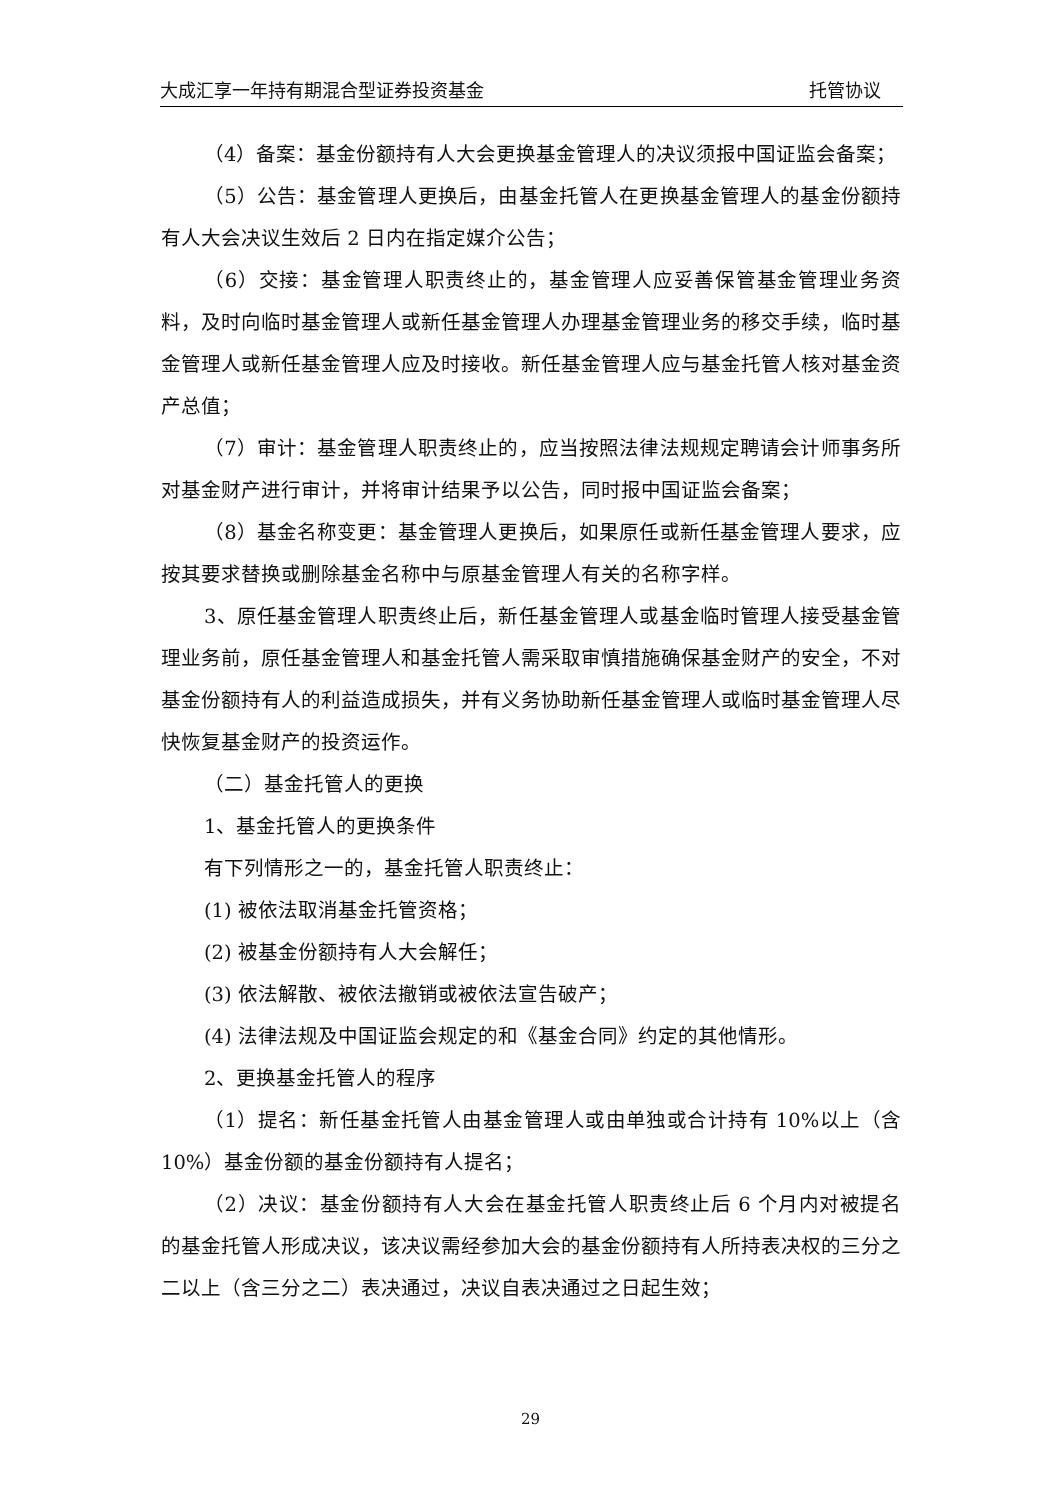大成汇享一年持有期混合型证券投资基金 托管协议
（4）备案：基金份额持有人大会更换基金管理人的决议须报中国证监会备案；
（5）公告：基金管理人更换后，由基金托管人在更换基金管理人的基金份额持有人大会决议生效后 2 日内在指定媒介公告；
（6）交接：基金管理人职责终止的，基金管理人应妥善保管基金管理业务资料，及时向临时基金管理人或新任基金管理人办理基金管理业务的移交手续，临时基金管理人或新任基金管理人应及时接收。新任基金管理人应与基金托管人核对基金资产总值；
（7）审计：基金管理人职责终止的，应当按照法律法规规定聘请会计师事务所对基金财产进行审计，并将审计结果予以公告，同时报中国证监会备案；
（8）基金名称变更：基金管理人更换后，如果原任或新任基金管理人要求，应按其要求替换或删除基金名称中与原基金管理人有关的名称字样。
3、原任基金管理人职责终止后，新任基金管理人或基金临时管理人接受基金管理业务前，原任基金管理人和基金托管人需采取审慎措施确保基金财产的安全，不对基金份额持有人的利益造成损失，并有义务协助新任基金管理人或临时基金管理人尽快恢复基金财产的投资运作。
（二）基金托管人的更换
1、基金托管人的更换条件
有下列情形之一的，基金托管人职责终止：
(1) 被依法取消基金托管资格；
(2) 被基金份额持有人大会解任；
(3) 依法解散、被依法撤销或被依法宣告破产；
(4) 法律法规及中国证监会规定的和《基金合同》约定的其他情形。
2、更换基金托管人的程序
（1）提名：新任基金托管人由基金管理人或由单独或合计持有 10%以上（含10%）基金份额的基金份额持有人提名；
（2）决议：基金份额持有人大会在基金托管人职责终止后 6 个月内对被提名的基金托管人形成决议，该决议需经参加大会的基金份额持有人所持表决权的三分之二以上（含三分之二）表决通过，决议自表决通过之日起生效；
29